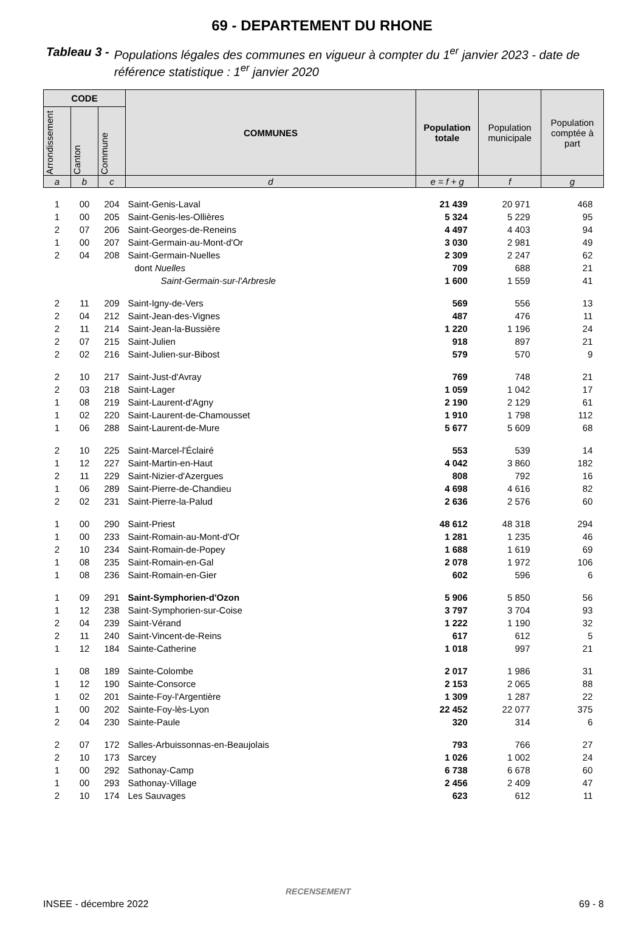69 - DEPARTEMENT DU RHONE
Tableau 3 - Populations légales des communes en vigueur à compter du 1<sup>er</sup> janvier 2023 - date de référence statistique : 1<sup>er</sup> janvier 2020
| CODE | | | COMMUNES | Population totale | Population municipale | Population comptée à part |
| --- | --- | --- | --- | --- | --- | --- |
| Arrondissement | Canton | Commune | | | | |
| a | b | c | d | e = f + g | f | g |
| 1 | 00 | 204 | Saint-Genis-Laval | 21 439 | 20 971 | 468 |
| 1 | 00 | 205 | Saint-Genis-les-Ollières | 5 324 | 5 229 | 95 |
| 2 | 07 | 206 | Saint-Georges-de-Reneins | 4 497 | 4 403 | 94 |
| 1 | 00 | 207 | Saint-Germain-au-Mont-d'Or | 3 030 | 2 981 | 49 |
| 2 | 04 | 208 | Saint-Germain-Nuelles | 2 309 | 2 247 | 62 |
| | | | dont Nuelles | 709 | 688 | 21 |
| | | | Saint-Germain-sur-l'Arbresle | 1 600 | 1 559 | 41 |
| 2 | 11 | 209 | Saint-Igny-de-Vers | 569 | 556 | 13 |
| 2 | 04 | 212 | Saint-Jean-des-Vignes | 487 | 476 | 11 |
| 2 | 11 | 214 | Saint-Jean-la-Bussière | 1 220 | 1 196 | 24 |
| 2 | 07 | 215 | Saint-Julien | 918 | 897 | 21 |
| 2 | 02 | 216 | Saint-Julien-sur-Bibost | 579 | 570 | 9 |
| 2 | 10 | 217 | Saint-Just-d'Avray | 769 | 748 | 21 |
| 2 | 03 | 218 | Saint-Lager | 1 059 | 1 042 | 17 |
| 1 | 08 | 219 | Saint-Laurent-d'Agny | 2 190 | 2 129 | 61 |
| 1 | 02 | 220 | Saint-Laurent-de-Chamousset | 1 910 | 1 798 | 112 |
| 1 | 06 | 288 | Saint-Laurent-de-Mure | 5 677 | 5 609 | 68 |
| 2 | 10 | 225 | Saint-Marcel-l'Éclairé | 553 | 539 | 14 |
| 1 | 12 | 227 | Saint-Martin-en-Haut | 4 042 | 3 860 | 182 |
| 2 | 11 | 229 | Saint-Nizier-d'Azergues | 808 | 792 | 16 |
| 1 | 06 | 289 | Saint-Pierre-de-Chandieu | 4 698 | 4 616 | 82 |
| 2 | 02 | 231 | Saint-Pierre-la-Palud | 2 636 | 2 576 | 60 |
| 1 | 00 | 290 | Saint-Priest | 48 612 | 48 318 | 294 |
| 1 | 00 | 233 | Saint-Romain-au-Mont-d'Or | 1 281 | 1 235 | 46 |
| 2 | 10 | 234 | Saint-Romain-de-Popey | 1 688 | 1 619 | 69 |
| 1 | 08 | 235 | Saint-Romain-en-Gal | 2 078 | 1 972 | 106 |
| 1 | 08 | 236 | Saint-Romain-en-Gier | 602 | 596 | 6 |
| 1 | 09 | 291 | Saint-Symphorien-d'Ozon | 5 906 | 5 850 | 56 |
| 1 | 12 | 238 | Saint-Symphorien-sur-Coise | 3 797 | 3 704 | 93 |
| 2 | 04 | 239 | Saint-Vérand | 1 222 | 1 190 | 32 |
| 2 | 11 | 240 | Saint-Vincent-de-Reins | 617 | 612 | 5 |
| 1 | 12 | 184 | Sainte-Catherine | 1 018 | 997 | 21 |
| 1 | 08 | 189 | Sainte-Colombe | 2 017 | 1 986 | 31 |
| 1 | 12 | 190 | Sainte-Consorce | 2 153 | 2 065 | 88 |
| 1 | 02 | 201 | Sainte-Foy-l'Argentière | 1 309 | 1 287 | 22 |
| 1 | 00 | 202 | Sainte-Foy-lès-Lyon | 22 452 | 22 077 | 375 |
| 2 | 04 | 230 | Sainte-Paule | 320 | 314 | 6 |
| 2 | 07 | 172 | Salles-Arbuissonnas-en-Beaujolais | 793 | 766 | 27 |
| 2 | 10 | 173 | Sarcey | 1 026 | 1 002 | 24 |
| 1 | 00 | 292 | Sathonay-Camp | 6 738 | 6 678 | 60 |
| 1 | 00 | 293 | Sathonay-Village | 2 456 | 2 409 | 47 |
| 2 | 10 | 174 | Les Sauvages | 623 | 612 | 11 |
RECENSEMENT
INSEE - décembre 2022 69 - 8